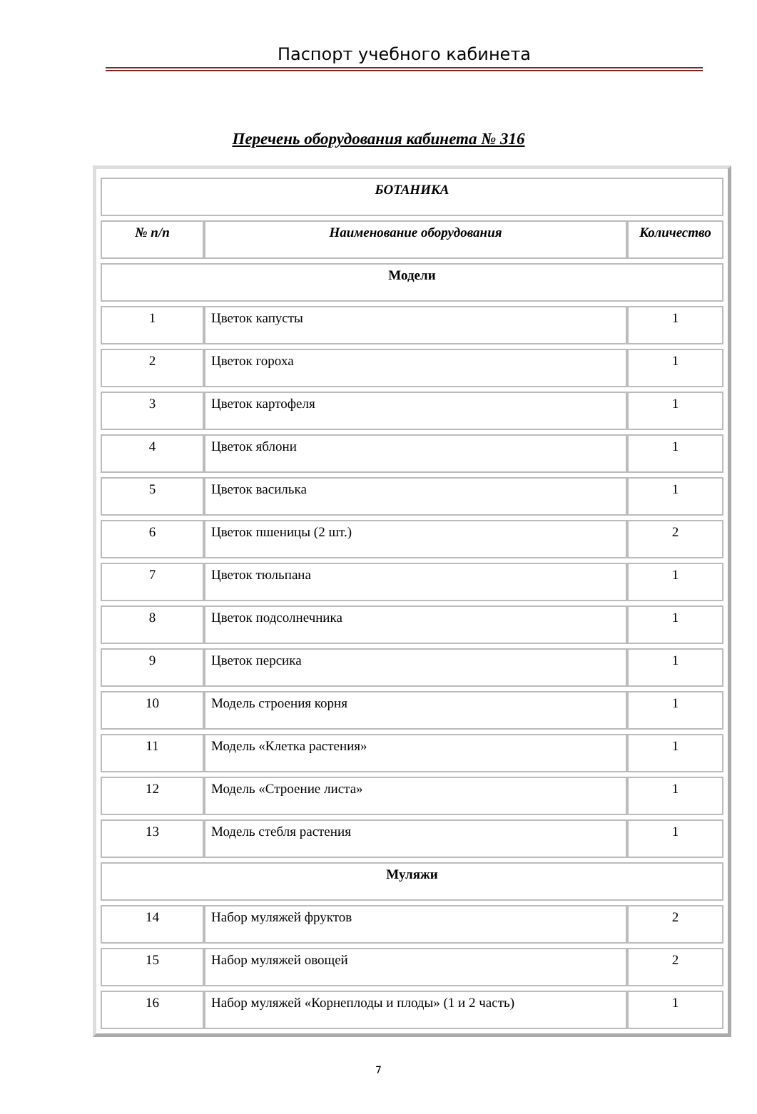Паспорт учебного кабинета
Перечень оборудования кабинета № 316
| БОТАНИКА | | |
| --- | --- | --- |
| № п/п | Наименование оборудования | Количество |
| Модели | | |
| 1 | Цветок капусты | 1 |
| 2 | Цветок гороха | 1 |
| 3 | Цветок картофеля | 1 |
| 4 | Цветок яблони | 1 |
| 5 | Цветок василька | 1 |
| 6 | Цветок пшеницы (2 шт.) | 2 |
| 7 | Цветок тюльпана | 1 |
| 8 | Цветок подсолнечника | 1 |
| 9 | Цветок персика | 1 |
| 10 | Модель строения корня | 1 |
| 11 | Модель «Клетка растения» | 1 |
| 12 | Модель «Строение листа» | 1 |
| 13 | Модель стебля растения | 1 |
| Муляжи | | |
| 14 | Набор муляжей фруктов | 2 |
| 15 | Набор муляжей овощей | 2 |
| 16 | Набор муляжей «Корнеплоды и плоды» (1 и 2 часть) | 1 |
7